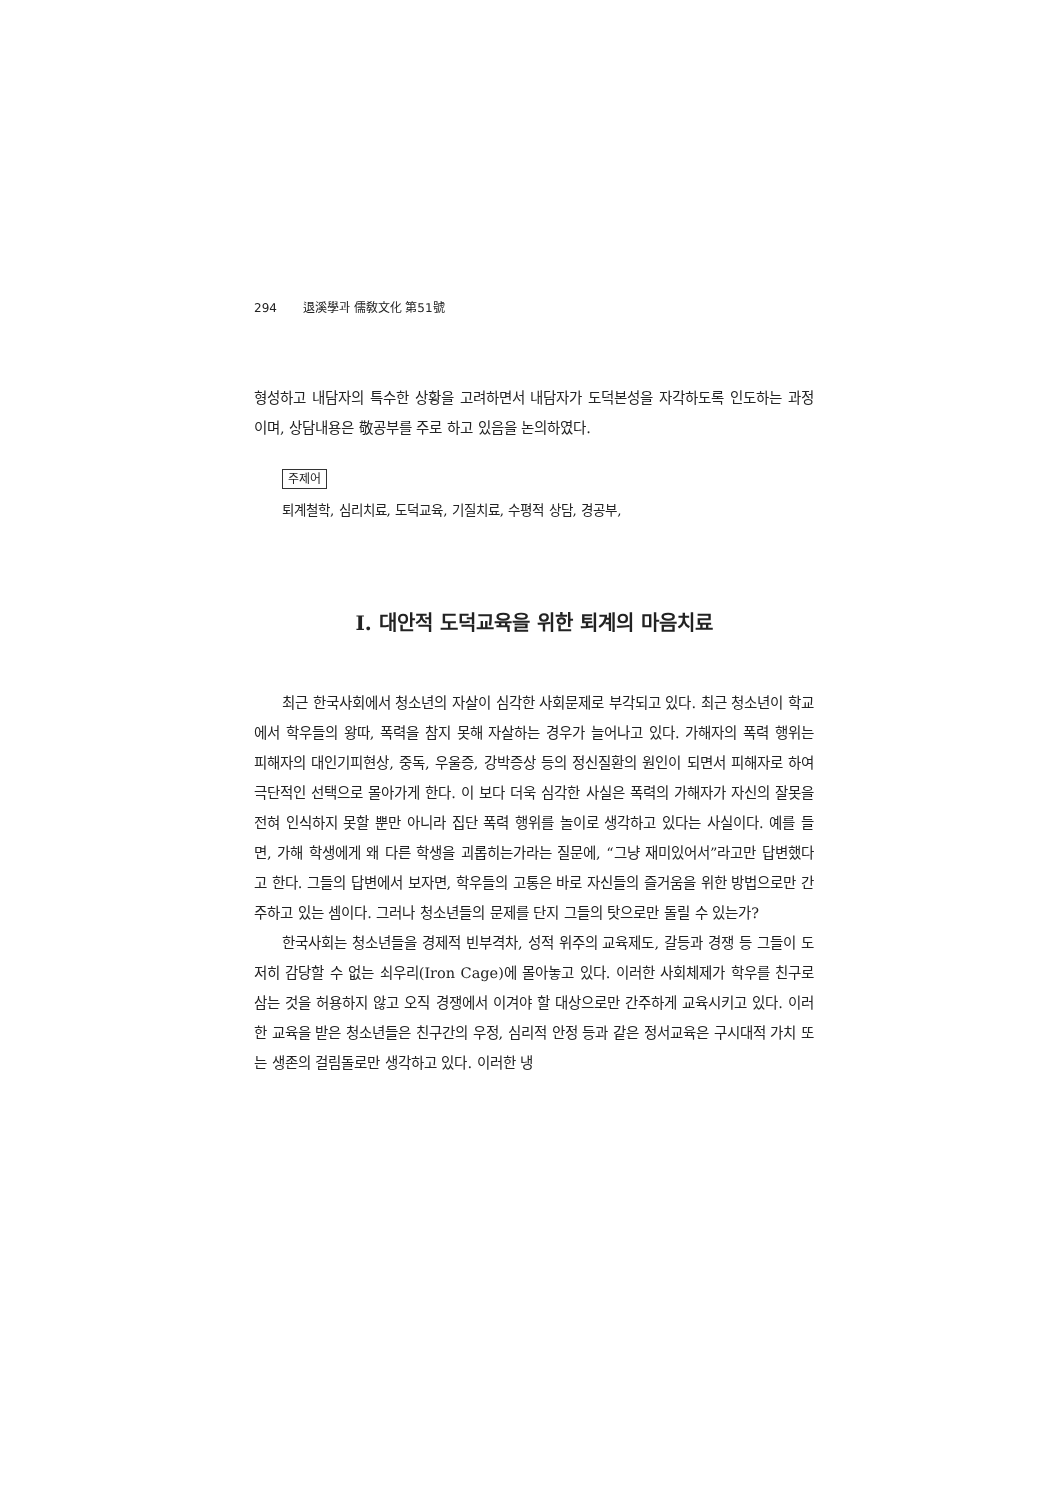294 退溪學과 儒敎文化 第51號
형성하고 내담자의 특수한 상황을 고려하면서 내담자가 도덕본성을 자각하도록 인도하는 과정이며, 상담내용은 敬공부를 주로 하고 있음을 논의하였다.
주제어
퇴계철학, 심리치료, 도덕교육, 기질치료, 수평적 상담, 경공부,
Ⅰ. 대안적 도덕교육을 위한 퇴계의 마음치료
최근 한국사회에서 청소년의 자살이 심각한 사회문제로 부각되고 있다. 최근 청소년이 학교에서 학우들의 왕따, 폭력을 참지 못해 자살하는 경우가 늘어나고 있다. 가해자의 폭력 행위는 피해자의 대인기피현상, 중독, 우울증, 강박증상 등의 정신질환의 원인이 되면서 피해자로 하여 극단적인 선택으로 몰아가게 한다. 이 보다 더욱 심각한 사실은 폭력의 가해자가 자신의 잘못을 전혀 인식하지 못할 뿐만 아니라 집단 폭력 행위를 놀이로 생각하고 있다는 사실이다. 예를 들면, 가해 학생에게 왜 다른 학생을 괴롭히는가라는 질문에, “그냥 재미있어서”라고만 답변했다고 한다. 그들의 답변에서 보자면, 학우들의 고통은 바로 자신들의 즐거움을 위한 방법으로만 간주하고 있는 셈이다. 그러나 청소년들의 문제를 단지 그들의 탓으로만 돌릴 수 있는가?
한국사회는 청소년들을 경제적 빈부격차, 성적 위주의 교육제도, 갈등과 경쟁 등 그들이 도저히 감당할 수 없는 쇠우리(Iron Cage)에 몰아놓고 있다. 이러한 사회체제가 학우를 친구로 삼는 것을 허용하지 않고 오직 경쟁에서 이겨야 할 대상으로만 간주하게 교육시키고 있다. 이러한 교육을 받은 청소년들은 친구간의 우정, 심리적 안정 등과 같은 정서교육은 구시대적 가치 또는 생존의 걸림돌로만 생각하고 있다. 이러한 냉